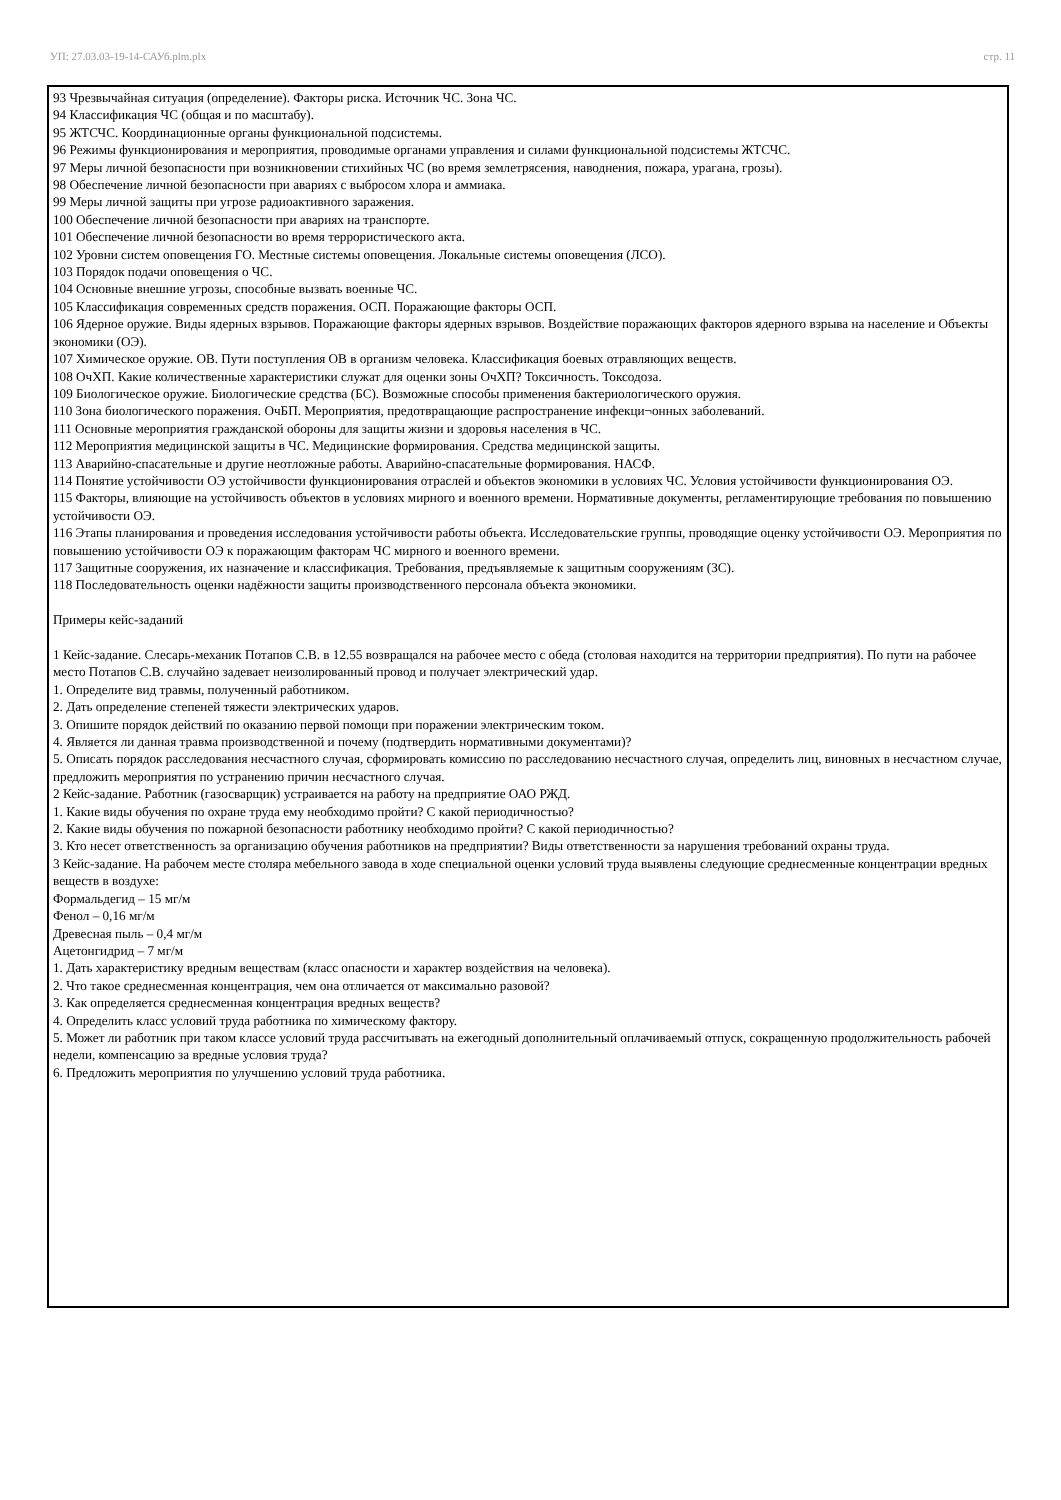УП: 27.03.03-19-14-САУб.plm.plx стр. 11
93 Чрезвычайная ситуация (определение). Факторы риска. Источник ЧС. Зона ЧС.
94 Классификация ЧС (общая и по масштабу).
95 ЖТСЧС. Координационные органы функциональной подсистемы.
96 Режимы функционирования и мероприятия, проводимые органами управления и силами функциональной подсистемы ЖТСЧС.
97 Меры личной безопасности при возникновении стихийных ЧС (во время землетрясения, наводнения, пожара, урагана, грозы).
98 Обеспечение личной безопасности при авариях с выбросом хлора и аммиака.
99 Меры личной защиты при угрозе радиоактивного заражения.
100 Обеспечение личной безопасности при авариях на транспорте.
101 Обеспечение личной безопасности во время террористического акта.
102 Уровни систем оповещения ГО. Местные системы оповещения. Локальные системы оповещения (ЛСО).
103 Порядок подачи оповещения о ЧС.
104 Основные внешние угрозы, способные вызвать военные ЧС.
105 Классификация современных средств поражения. ОСП. Поражающие факторы ОСП.
106 Ядерное оружие. Виды ядерных взрывов. Поражающие факторы ядерных взрывов. Воздействие поражающих факторов ядерного взрыва на население и Объекты экономики (ОЭ).
107 Химическое оружие. ОВ. Пути поступления ОВ в организм человека. Классификация боевых отравляющих веществ.
108 ОчХП. Какие количественные характеристики служат для оценки зоны ОчХП? Токсичность. Токсодоза.
109 Биологическое оружие. Биологические средства (БС). Возможные способы применения бактериологического оружия.
110 Зона биологического поражения. ОчБП. Мероприятия, предотвращающие распространение инфекци¬онных заболеваний.
111 Основные мероприятия гражданской обороны для защиты жизни и здоровья населения в ЧС.
112 Мероприятия медицинской защиты в ЧС. Медицинские формирования. Средства медицинской защиты.
113 Аварийно-спасательные и другие неотложные работы. Аварийно-спасательные формирования. НАСФ.
114 Понятие устойчивости ОЭ устойчивости функционирования отраслей и объектов экономики в условиях ЧС. Условия устойчивости функционирования ОЭ.
115 Факторы, влияющие на устойчивость объектов в условиях мирного и военного времени. Нормативные документы, регламентирующие требования по повышению устойчивости ОЭ.
116 Этапы планирования и проведения исследования устойчивости работы объекта. Исследовательские группы, проводящие оценку устойчивости ОЭ. Мероприятия по повышению устойчивости ОЭ к поражающим факторам ЧС мирного и военного времени.
117 Защитные сооружения, их назначение и классификация. Требования, предъявляемые к защитным сооружениям (ЗС).
118 Последовательность оценки надёжности защиты производственного персонала объекта экономики.
Примеры кейс-заданий
1 Кейс-задание. Слесарь-механик Потапов С.В. в 12.55 возвращался на рабочее место с обеда (столовая находится на территории предприятия). По пути на рабочее место Потапов С.В. случайно задевает неизолированный провод и получает электрический удар.
1. Определите вид травмы, полученный работником.
2. Дать определение степеней тяжести электрических ударов.
3. Опишите порядок действий по оказанию первой помощи при поражении электрическим током.
4. Является ли данная травма производственной и почему (подтвердить нормативными документами)?
5. Описать порядок расследования несчастного случая, сформировать комиссию по расследованию несчастного случая, определить лиц, виновных в несчастном случае, предложить мероприятия по устранению причин несчастного случая.
2 Кейс-задание. Работник (газосварщик) устраивается на работу на предприятие ОАО РЖД.
1. Какие виды обучения по охране труда ему необходимо пройти? С какой периодичностью?
2. Какие виды обучения по пожарной безопасности работнику необходимо пройти? С какой периодичностью?
3. Кто несет ответственность за организацию обучения работников на предприятии? Виды ответственности за нарушения требований охраны труда.
3 Кейс-задание. На рабочем месте столяра мебельного завода в ходе специальной оценки условий труда выявлены следующие среднесменные концентрации вредных веществ в воздухе:
Формальдегид – 15 мг/м
Фенол – 0,16 мг/м
Древесная пыль – 0,4 мг/м
Ацетонгидрид – 7 мг/м
1. Дать характеристику вредным веществам (класс опасности и характер воздействия на человека).
2. Что такое среднесменная концентрация, чем она отличается от максимально разовой?
3. Как определяется среднесменная концентрация вредных веществ?
4. Определить класс условий труда работника по химическому фактору.
5. Может ли работник при таком классе условий труда рассчитывать на ежегодный дополнительный оплачиваемый отпуск, сокращенную продолжительность рабочей недели, компенсацию за вредные условия труда?
6. Предложить мероприятия по улучшению условий труда работника.